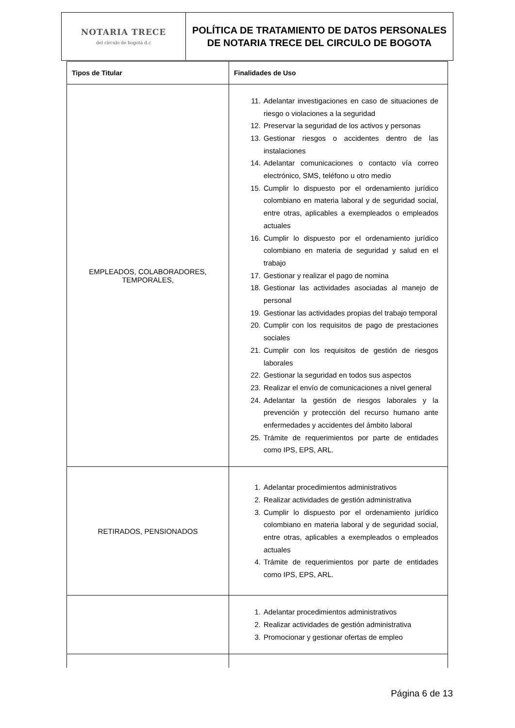| NOTARIA TRECE del círculo de bogotá d.c | POLÍTICA DE TRATAMIENTO DE DATOS PERSONALES DE NOTARIA TRECE DEL CIRCULO DE BOGOTA |
| Tipos de Titular | Finalidades de Uso |
| EMPLEADOS, COLABORADORES, TEMPORALES, | 11. Adelantar investigaciones en caso de situaciones de riesgo o violaciones a la seguridad 12. Preservar la seguridad de los activos y personas 13. Gestionar riesgos o accidentes dentro de las instalaciones 14. Adelantar comunicaciones o contacto vía correo electrónico, SMS, teléfono u otro medio 15. Cumplir lo dispuesto por el ordenamiento jurídico colombiano en materia laboral y de seguridad social, entre otras, aplicables a exempleados o empleados actuales 16. Cumplir lo dispuesto por el ordenamiento jurídico colombiano en materia de seguridad y salud en el trabajo 17. Gestionar y realizar el pago de nomina 18. Gestionar las actividades asociadas al manejo de personal 19. Gestionar las actividades propias del trabajo temporal 20. Cumplir con los requisitos de pago de prestaciones sociales 21. Cumplir con los requisitos de gestión de riesgos laborales 22. Gestionar la seguridad en todos sus aspectos 23. Realizar el envío de comunicaciones a nivel general 24. Adelantar la gestión de riesgos laborales y la prevención y protección del recurso humano ante enfermedades y accidentes del ámbito laboral 25. Trámite de requerimientos por parte de entidades como IPS, EPS, ARL. |
| RETIRADOS, PENSIONADOS | 1. Adelantar procedimientos administrativos 2. Realizar actividades de gestión administrativa 3. Cumplir lo dispuesto por el ordenamiento jurídico colombiano en materia laboral y de seguridad social, entre otras, aplicables a exempleados o empleados actuales 4. Trámite de requerimientos por parte de entidades como IPS, EPS, ARL. |
| | 1. Adelantar procedimientos administrativos 2. Realizar actividades de gestión administrativa 3. Promocionar y gestionar ofertas de empleo |
Página 6 de 13